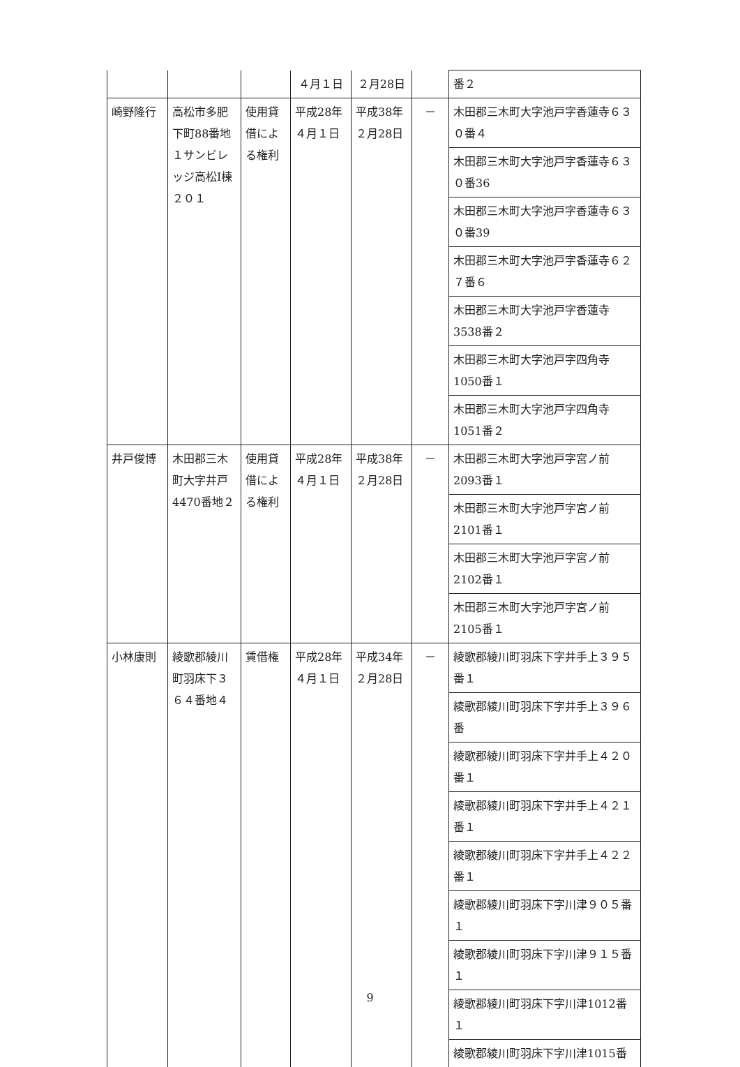| | | | ４月１日 | ２月28日 | | 番２ |
| 崎野隆行 | 高松市多肥下町88番地１サンビレッジ高松Ⅰ棟２０１ | 使用貸借による権利 | 平成28年４月１日 | 平成38年２月28日 | － | 木田郡三木町大字池戸字香蓮寺６３０番４ |
| | | | | | | 木田郡三木町大字池戸字香蓮寺６３０番36 |
| | | | | | | 木田郡三木町大字池戸字香蓮寺６３０番39 |
| | | | | | | 木田郡三木町大字池戸字香蓮寺６２７番６ |
| | | | | | | 木田郡三木町大字池戸字香蓮寺3538番２ |
| | | | | | | 木田郡三木町大字池戸字四角寺1050番１ |
| | | | | | | 木田郡三木町大字池戸字四角寺1051番２ |
| 井戸俊博 | 木田郡三木町大字井戸4470番地２ | 使用貸借による権利 | 平成28年４月１日 | 平成38年２月28日 | － | 木田郡三木町大字池戸字宮ノ前2093番１ |
| | | | | | | 木田郡三木町大字池戸字宮ノ前2101番１ |
| | | | | | | 木田郡三木町大字池戸字宮ノ前2102番１ |
| | | | | | | 木田郡三木町大字池戸字宮ノ前2105番１ |
| 小林康則 | 綾歌郡綾川町羽床下３６４番地４ | 賃借権 | 平成28年４月１日 | 平成34年２月28日 | － | 綾歌郡綾川町羽床下字井手上３９５番１ |
| | | | | | | 綾歌郡綾川町羽床下字井手上３９６番 |
| | | | | | | 綾歌郡綾川町羽床下字井手上４２０番１ |
| | | | | | | 綾歌郡綾川町羽床下字井手上４２１番１ |
| | | | | | | 綾歌郡綾川町羽床下字井手上４２２番１ |
| | | | | | | 綾歌郡綾川町羽床下字川津９０５番１ |
| | | | | | | 綾歌郡綾川町羽床下字川津９１５番１ |
| | | | | | | 綾歌郡綾川町羽床下字川津1012番１ |
| | | | | | | 綾歌郡綾川町羽床下字川津1015番 |
9